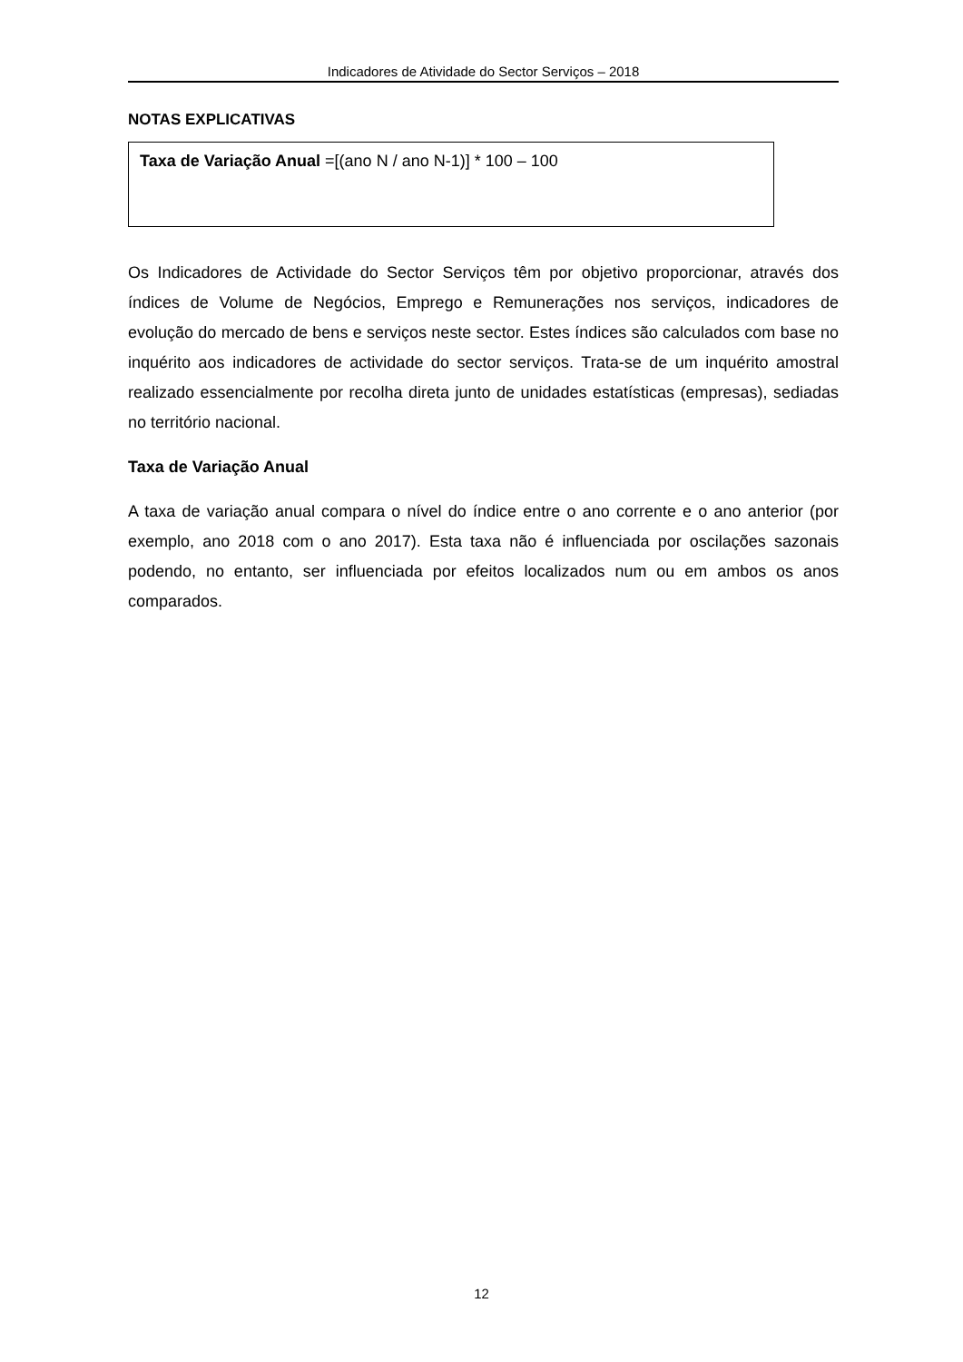Indicadores de Atividade do Sector Serviços – 2018
NOTAS EXPLICATIVAS
Taxa de Variação Anual =[(ano N / ano N-1)] * 100 – 100
Os Indicadores de Actividade do Sector Serviços têm por objetivo proporcionar, através dos índices de Volume de Negócios, Emprego e Remunerações nos serviços, indicadores de evolução do mercado de bens e serviços neste sector. Estes índices são calculados com base no inquérito aos indicadores de actividade do sector serviços. Trata-se de um inquérito amostral realizado essencialmente por recolha direta junto de unidades estatísticas (empresas), sediadas no território nacional.
Taxa de Variação Anual
A taxa de variação anual compara o nível do índice entre o ano corrente e o ano anterior (por exemplo, ano 2018 com o ano 2017). Esta taxa não é influenciada por oscilações sazonais podendo, no entanto, ser influenciada por efeitos localizados num ou em ambos os anos comparados.
12